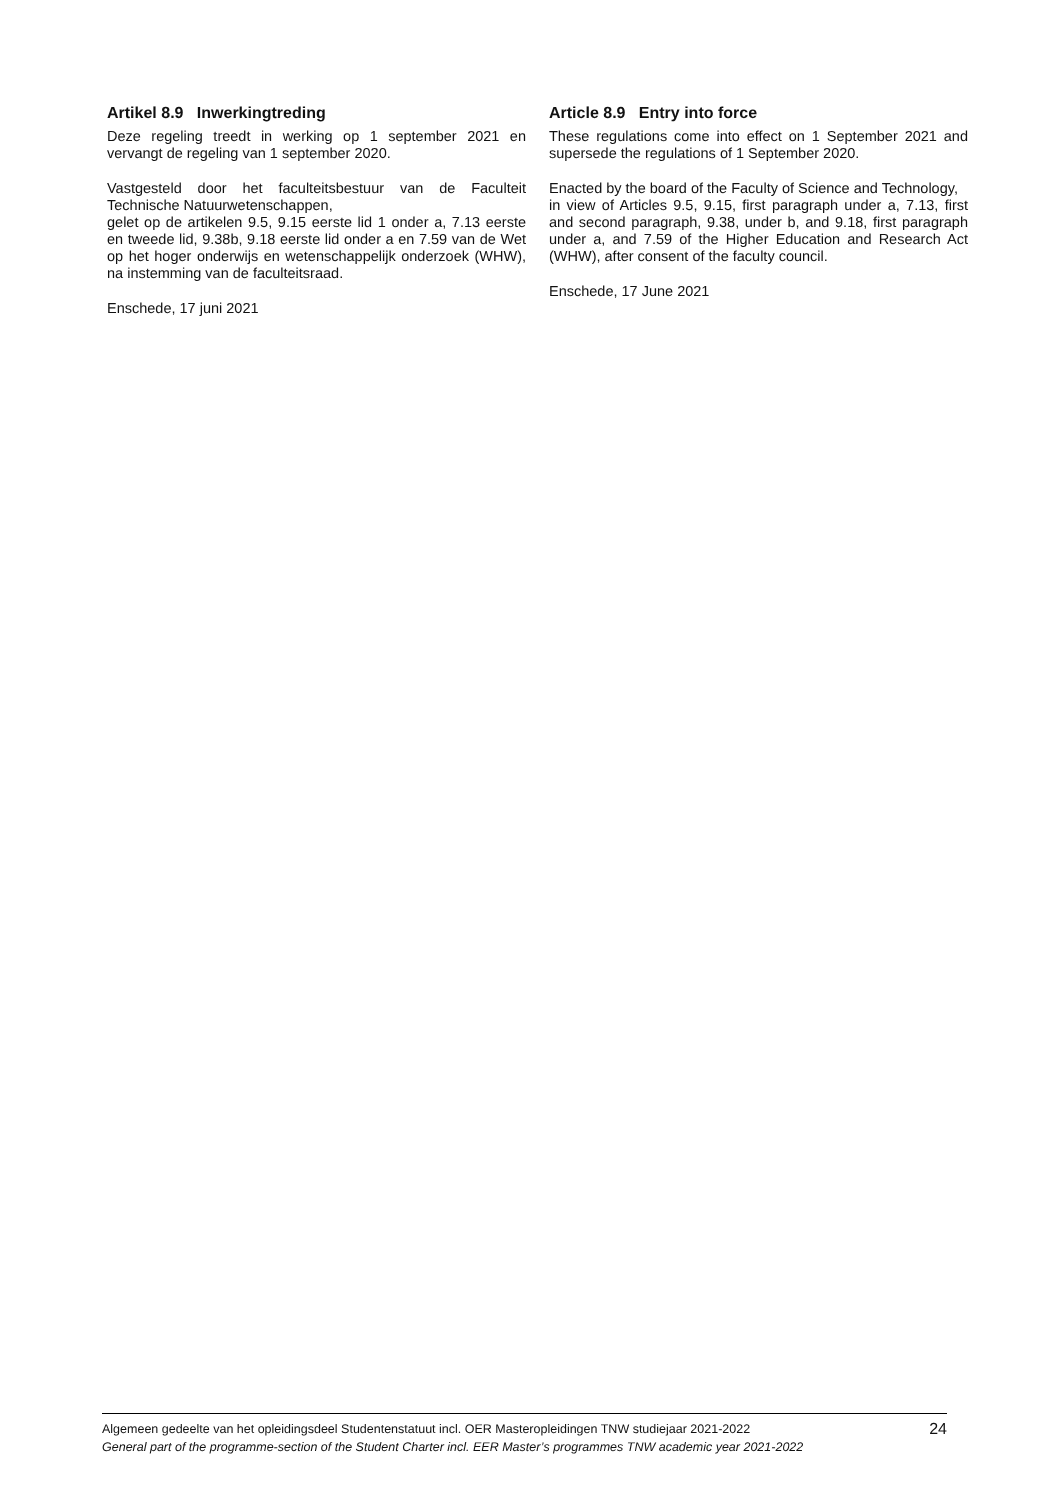Artikel 8.9 Inwerkingtreding
Deze regeling treedt in werking op 1 september 2021 en vervangt de regeling van 1 september 2020.
Vastgesteld door het faculteitsbestuur van de Faculteit Technische Natuurwetenschappen,
gelet op de artikelen 9.5, 9.15 eerste lid 1 onder a, 7.13 eerste en tweede lid, 9.38b, 9.18 eerste lid onder a en 7.59 van de Wet op het hoger onderwijs en wetenschappelijk onderzoek (WHW), na instemming van de faculteitsraad.
Enschede, 17 juni 2021
Article 8.9 Entry into force
These regulations come into effect on 1 September 2021 and supersede the regulations of 1 September 2020.
Enacted by the board of the Faculty of Science and Technology,
in view of Articles 9.5, 9.15, first paragraph under a, 7.13, first and second paragraph, 9.38, under b, and 9.18, first paragraph under a, and 7.59 of the Higher Education and Research Act (WHW), after consent of the faculty council.
Enschede, 17 June 2021
Algemeen gedeelte van het opleidingsdeel Studentenstatuut incl. OER Masteropleidingen TNW studiejaar 2021-2022
General part of the programme-section of the Student Charter incl. EER Master’s programmes TNW academic year 2021-2022
24